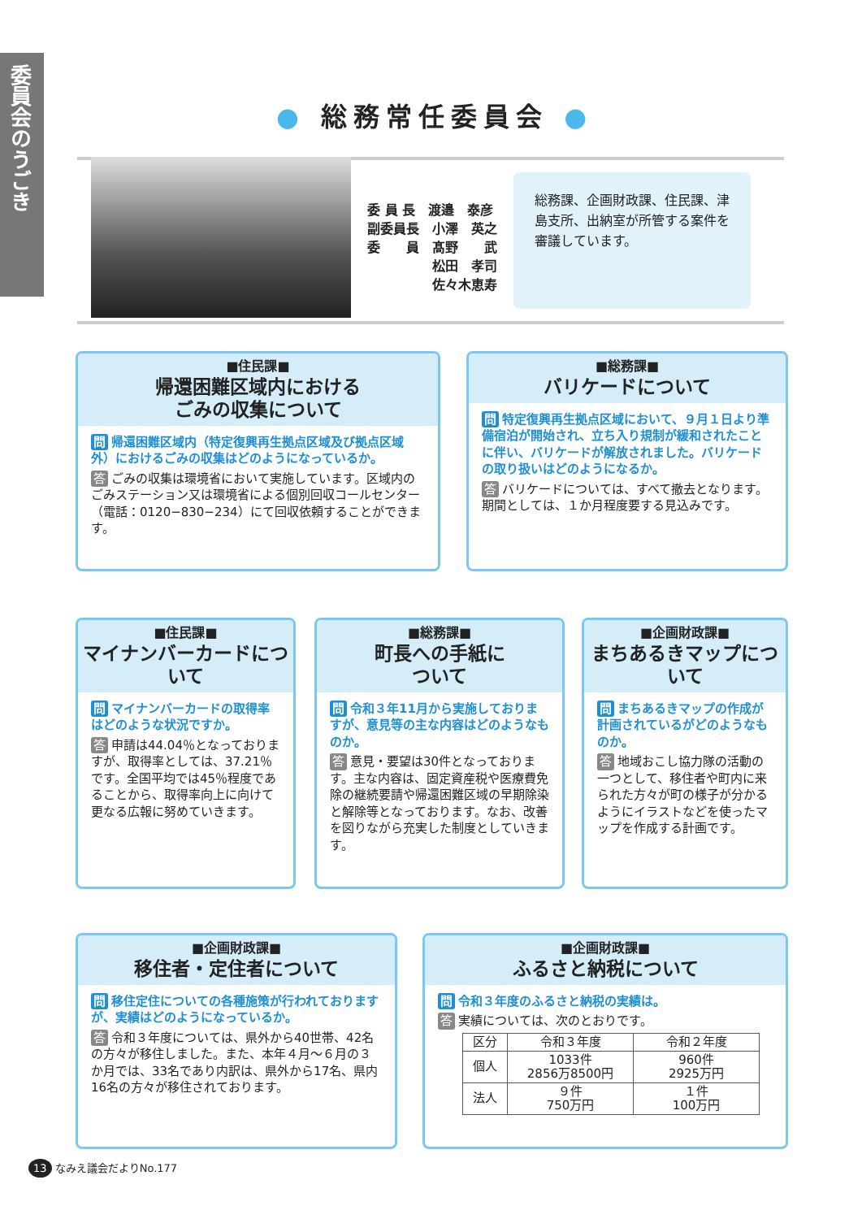委員会のうごき
● 総務常任委員会 ●
委 員 長　渡邉　泰彦
副委員長　小澤　英之
委　　員　髙野　　武
　　　　　松田　孝司
　　　　　佐々木恵寿
総務課、企画財政課、住民課、津島支所、出納室が所管する案件を審議しています。
■住民課■
帰還困難区域内における
ごみの収集について
問 帰還困難区域内（特定復興再生拠点区域及び拠点区域外）におけるごみの収集はどのようになっているか。
答 ごみの収集は環境省において実施しています。区域内のごみステーション又は環境省による個別回収コールセンター（電話：0120−830−234）にて回収依頼することができます。
■総務課■
バリケードについて
問 特定復興再生拠点区域において、９月１日より準備宿泊が開始され、立ち入り規制が緩和されたことに伴い、バリケードが解放されました。バリケードの取り扱いはどのようになるか。
答 バリケードについては、すべて撤去となります。期間としては、１か月程度要する見込みです。
■住民課■
マイナンバーカードについて
問 マイナンバーカードの取得率はどのような状況ですか。
答 申請は44.04％となっておりますが、取得率としては、37.21％です。全国平均では45％程度であることから、取得率向上に向けて更なる広報に努めていきます。
■総務課■
町長への手紙に
ついて
問 令和３年11月から実施しておりますが、意見等の主な内容はどのようなものか。
答 意見・要望は30件となっております。主な内容は、固定資産税や医療費免除の継続要請や帰還困難区域の早期除染と解除等となっております。なお、改善を図りながら充実した制度としていきます。
■企画財政課■
まちあるきマップについて
問 まちあるきマップの作成が計画されているがどのようなものか。
答 地域おこし協力隊の活動の一つとして、移住者や町内に来られた方々が町の様子が分かるようにイラストなどを使ったマップを作成する計画です。
■企画財政課■
移住者・定住者について
問 移住定住についての各種施策が行われておりますが、実績はどのようになっているか。
答 令和３年度については、県外から40世帯、42名の方々が移住しました。また、本年４月〜６月の３か月では、33名であり内訳は、県外から17名、県内16名の方々が移住されております。
■企画財政課■
ふるさと納税について
問 令和３年度のふるさと納税の実績は。
答 実績については、次のとおりです。
| 区分 | 令和３年度 | 令和２年度 |
| --- | --- | --- |
| 個人 | 1033件 2856万8500円 | 960件 2925万円 |
| 法人 | ９件 750万円 | １件 100万円 |
13 なみえ議会だよりNo.177